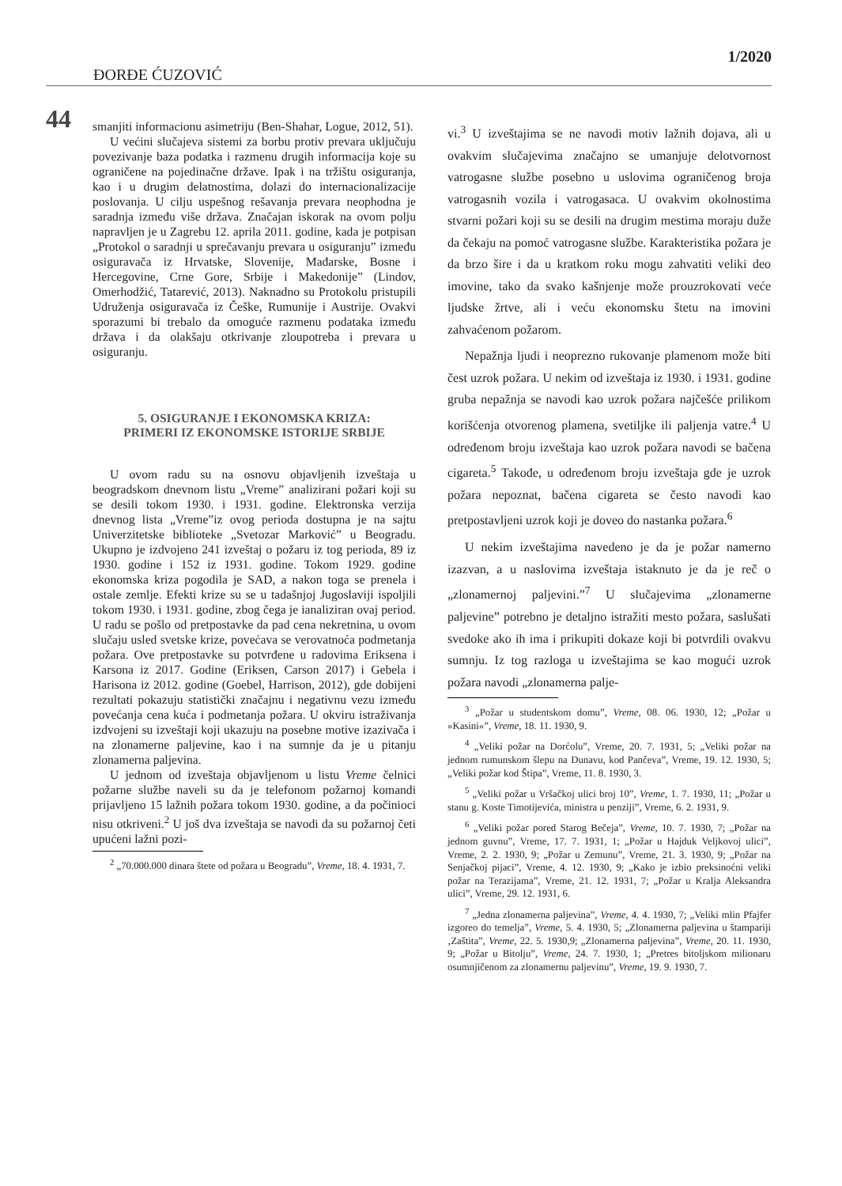1/2020
ĐORĐE ĆUZOVIĆ
44
smanjiti informacionu asimetriju (Ben-Shahar, Logue, 2012, 51).
U većini slučajeva sistemi za borbu protiv prevara uključuju povezivanje baza podatka i razmenu drugih informacija koje su ograničene na pojedinačne države. Ipak i na tržištu osiguranja, kao i u drugim delatnostima, dolazi do internacionalizacije poslovanja. U cilju uspešnog rešavanja prevara neophodna je saradnja između više država. Značajan iskorak na ovom polju napravljen je u Zagrebu 12. aprila 2011. godine, kada je potpisan „Protokol o saradnji u sprečavanju prevara u osiguranju” između osiguravača iz Hrvatske, Slovenije, Mađarske, Bosne i Hercegovine, Crne Gore, Srbije i Makedonije” (Lindov, Omerhodžić, Tatarević, 2013). Naknadno su Protokolu pristupili Udruženja osiguravača iz Češke, Rumunije i Austrije. Ovakvi sporazumi bi trebalo da omoguće razmenu podataka između država i da olakšaju otkrivanje zloupotreba i prevara u osiguranju.
5. OSIGURANJE I EKONOMSKA KRIZA:
PRIMERI IZ EKONOMSKE ISTORIJE SRBIJE
U ovom radu su na osnovu objavljenih izveštaja u beogradskom dnevnom listu „Vreme” analizirani požari koji su se desili tokom 1930. i 1931. godine. Elektronska verzija dnevnog lista „Vreme”iz ovog perioda dostupna je na sajtu Univerzitetske biblioteke „Svetozar Marković” u Beogradu. Ukupno je izdvojeno 241 izveštaj o požaru iz tog perioda, 89 iz 1930. godine i 152 iz 1931. godine. Tokom 1929. godine ekonomska kriza pogodila je SAD, a nakon toga se prenela i ostale zemlje. Efekti krize su se u tadašnjoj Jugoslaviji ispoljili tokom 1930. i 1931. godine, zbog čega je ianaliziran ovaj period. U radu se pošlo od pretpostavke da pad cena nekretnina, u ovom slučaju usled svetske krize, povećava se verovatnoća podmetanja požara. Ove pretpostavke su potvrđene u radovima Eriksena i Karsona iz 2017. Godine (Eriksen, Carson 2017) i Gebela i Harisona iz 2012. godine (Goebel, Harrison, 2012), gde dobijeni rezultati pokazuju statistički značajnu i negativnu vezu između povećanja cena kuća i podmetanja požara. U okviru istraživanja izdvojeni su izveštaji koji ukazuju na posebne motive izazivača i na zlonamerne paljevine, kao i na sumnje da je u pitanju zlonamerna paljevina.
U jednom od izveštaja objavljenom u listu Vreme čelnici požarne službe naveli su da je telefonom požarnoj komandi prijavljeno 15 lažnih požara tokom 1930. godine, a da počinioci nisu otkriveni.<sup>2</sup> U još dva izveštaja se navodi da su požarnoj četi upućeni lažni pozi-
<sup>2</sup> „70.000.000 dinara štete od požara u Beogradu”, Vreme, 18. 4. 1931, 7.
vi.<sup>3</sup> U izveštajima se ne navodi motiv lažnih dojava, ali u ovakvim slučajevima značajno se umanjuje delotvornost vatrogasne službe posebno u uslovima ograničenog broja vatrogasnih vozila i vatrogasaca. U ovakvim okolnostima stvarni požari koji su se desili na drugim mestima moraju duže da čekaju na pomoć vatrogasne službe. Karakteristika požara je da brzo šire i da u kratkom roku mogu zahvatiti veliki deo imovine, tako da svako kašnjenje može prouzrokovati veće ljudske žrtve, ali i veću ekonomsku štetu na imovini zahvaćenom požarom.
Nepažnja ljudi i neoprezno rukovanje plamenom može biti čest uzrok požara. U nekim od izveštaja iz 1930. i 1931. godine gruba nepažnja se navodi kao uzrok požara najčešće prilikom korišćenja otvorenog plamena, svetiljke ili paljenja vatre.<sup>4</sup> U određenom broju izveštaja kao uzrok požara navodi se bačena cigareta.<sup>5</sup> Takođe, u određenom broju izveštaja gde je uzrok požara nepoznat, bačena cigareta se često navodi kao pretpostavljeni uzrok koji je doveo do nastanka požara.<sup>6</sup>
U nekim izveštajima navedeno je da je požar namerno izazvan, a u naslovima izveštaja istaknuto je da je reč o „zlonamernoj paljevini.”<sup>7</sup> U slučajevima „zlonamerne paljevine” potrebno je detaljno istražiti mesto požara, saslušati svedoke ako ih ima i prikupiti dokaze koji bi potvrdili ovakvu sumnju. Iz tog razloga u izveštajima se kao mogući uzrok požara navodi „zlonamerna palje-
<sup>3</sup> „Požar u studentskom domu”, Vreme, 08. 06. 1930, 12; „Požar u »Kasini«”, Vreme, 18. 11. 1930, 9.
<sup>4</sup> „Veliki požar na Dorćolu”, Vreme, 20. 7. 1931, 5; „Veliki požar na jednom rumunskom šlepu na Dunavu, kod Pančeva”, Vreme, 19. 12. 1930, 5; „Veliki požar kod Štipa”, Vreme, 11. 8. 1930, 3.
<sup>5</sup> „Veliki požar u Vršačkoj ulici broj 10”, Vreme, 1. 7. 1930, 11; „Požar u stanu g. Koste Timotijevića, ministra u penziji”, Vreme, 6. 2. 1931, 9.
<sup>6</sup> „Veliki požar pored Starog Bečeja”, Vreme, 10. 7. 1930, 7; „Požar na jednom guvnu”, Vreme, 17. 7. 1931, 1; „Požar u Hajduk Veljkovoj ulici”, Vreme, 2. 2. 1930, 9; „Požar u Zemunu”, Vreme, 21. 3. 1930, 9; „Požar na Senjačkoj pijaci”, Vreme, 4. 12. 1930, 9; „Kako je izbio preksinoćni veliki požar na Terazijama”, Vreme, 21. 12. 1931, 7; „Požar u Kralja Aleksandra ulici”, Vreme, 29. 12. 1931, 6.
<sup>7</sup> „Jedna zlonamerna paljevina”, Vreme, 4. 4. 1930, 7; „Veliki mlin Pfajfer izgoreo do temelja”, Vreme, 5. 4. 1930, 5; „Zlonamerna paljevina u štampariji ‚Zaštita”, Vreme, 22. 5. 1930,9; „Zlonamerna paljevina”, Vreme, 20. 11. 1930, 9; „Požar u Bitolju”, Vreme, 24. 7. 1930, 1; „Pretres bitoljskom milionaru osumnjičenom za zlonamernu paljevinu”, Vreme, 19. 9. 1930, 7.